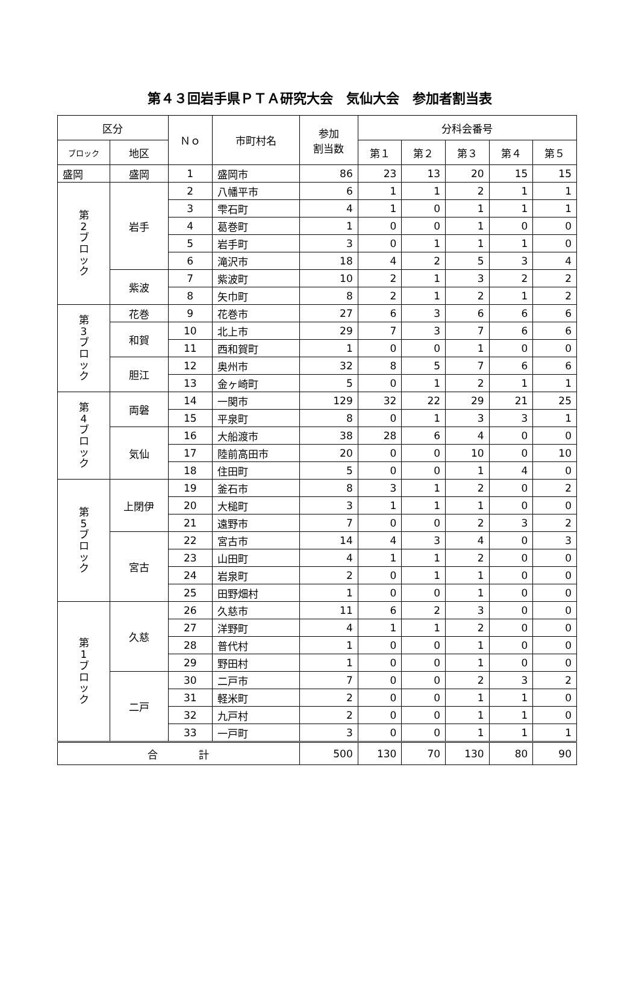第４３回岩手県ＰＴＡ研究大会　気仙大会　参加者割当表
| 区分 | | Ｎｏ | 市町村名 | 参加 割当数 | 分科会番号 | | | | |
| --- | --- | --- | --- | --- | --- | --- | --- | --- | --- |
| ブロック | 地区 | | | | 第１ | 第２ | 第３ | 第４ | 第５ |
| 盛岡 | 盛岡 | 1 | 盛岡市 | 86 | 23 | 13 | 20 | 15 | 15 |
| 第 2 ブ ロ ッ ク | 岩手 | 2 | 八幡平市 | 6 | 1 | 1 | 2 | 1 | 1 |
| | | 3 | 雫石町 | 4 | 1 | 0 | 1 | 1 | 1 |
| | | 4 | 葛巻町 | 1 | 0 | 0 | 1 | 0 | 0 |
| | | 5 | 岩手町 | 3 | 0 | 1 | 1 | 1 | 0 |
| | | 6 | 滝沢市 | 18 | 4 | 2 | 5 | 3 | 4 |
| | 紫波 | 7 | 紫波町 | 10 | 2 | 1 | 3 | 2 | 2 |
| | | 8 | 矢巾町 | 8 | 2 | 1 | 2 | 1 | 2 |
| 第 3 ブ ロ ッ ク | 花巻 | 9 | 花巻市 | 27 | 6 | 3 | 6 | 6 | 6 |
| | 和賀 | 10 | 北上市 | 29 | 7 | 3 | 7 | 6 | 6 |
| | | 11 | 西和賀町 | 1 | 0 | 0 | 1 | 0 | 0 |
| | 胆江 | 12 | 奥州市 | 32 | 8 | 5 | 7 | 6 | 6 |
| | | 13 | 金ヶ崎町 | 5 | 0 | 1 | 2 | 1 | 1 |
| 第 4 ブ ロ ッ ク | 両磐 | 14 | 一関市 | 129 | 32 | 22 | 29 | 21 | 25 |
| | | 15 | 平泉町 | 8 | 0 | 1 | 3 | 3 | 1 |
| | 気仙 | 16 | 大船渡市 | 38 | 28 | 6 | 4 | 0 | 0 |
| | | 17 | 陸前高田市 | 20 | 0 | 0 | 10 | 0 | 10 |
| | | 18 | 住田町 | 5 | 0 | 0 | 1 | 4 | 0 |
| 第 5 ブ ロ ッ ク | 上閉伊 | 19 | 釜石市 | 8 | 3 | 1 | 2 | 0 | 2 |
| | | 20 | 大槌町 | 3 | 1 | 1 | 1 | 0 | 0 |
| | | 21 | 遠野市 | 7 | 0 | 0 | 2 | 3 | 2 |
| | 宮古 | 22 | 宮古市 | 14 | 4 | 3 | 4 | 0 | 3 |
| | | 23 | 山田町 | 4 | 1 | 1 | 2 | 0 | 0 |
| | | 24 | 岩泉町 | 2 | 0 | 1 | 1 | 0 | 0 |
| | | 25 | 田野畑村 | 1 | 0 | 0 | 1 | 0 | 0 |
| 第 1 ブ ロ ッ ク | 久慈 | 26 | 久慈市 | 11 | 6 | 2 | 3 | 0 | 0 |
| | | 27 | 洋野町 | 4 | 1 | 1 | 2 | 0 | 0 |
| | | 28 | 普代村 | 1 | 0 | 0 | 1 | 0 | 0 |
| | | 29 | 野田村 | 1 | 0 | 0 | 1 | 0 | 0 |
| | 二戸 | 30 | 二戸市 | 7 | 0 | 0 | 2 | 3 | 2 |
| | | 31 | 軽米町 | 2 | 0 | 0 | 1 | 1 | 0 |
| | | 32 | 九戸村 | 2 | 0 | 0 | 1 | 1 | 0 |
| | | 33 | 一戸町 | 3 | 0 | 0 | 1 | 1 | 1 |
| 合 計 | | | | 500 | 130 | 70 | 130 | 80 | 90 |